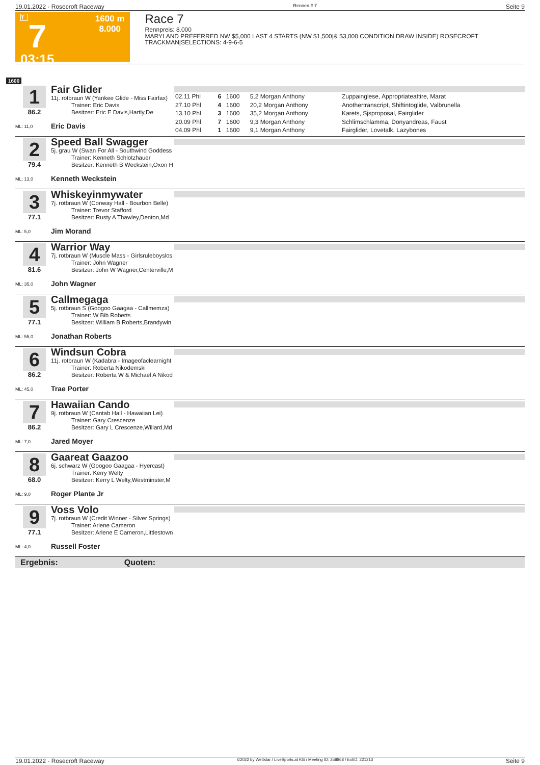19.01.2022 - Rosecroft Raceway Rennen # 7 Seite 9
T
7
03:15
1600 m
8.000
Race 7
Rennpreis: 8.000
MARYLAND PREFERRED NW $5,000 LAST 4 STARTS (NW $1,500|& $3,000 CONDITION DRAW INSIDE) ROSECROFT TRACKMAN|SELECTIONS: 4-9-6-5
1600
1
86.2
ML: 11,0
Fair Glider
11j. rotbraun W (Yankee Glide - Miss Fairfax)
Trainer: Eric Davis
Besitzer: Eric E Davis,Hartly,De
Eric Davis
| 02.11 Phl | 6 | 1600 | 5,2 Morgan Anthony | Zuppainglese, Appropriateattire, Marat |
| 27.10 Phl | 4 | 1600 | 20,2 Morgan Anthony | Anothertranscript, Shiftintoglide, Valbrunella |
| 13.10 Phl | 3 | 1600 | 35,2 Morgan Anthony | Karets, Sjsproposal, Fairglider |
| 20.09 Phl | 7 | 1600 | 9,3 Morgan Anthony | Schlimschlamma, Donyandreas, Faust |
| 04.09 Phl | 1 | 1600 | 9,1 Morgan Anthony | Fairglider, Lovetalk, Lazybones |
2
79.4
ML: 13,0
Speed Ball Swagger
5j. grau W (Swan For All - Southwind Goddess
Trainer: Kenneth Schlotzhauer
Besitzer: Kenneth B Weckstein,Oxon H
Kenneth Weckstein
3
77.1
ML: 5,0
Whiskeyinmywater
7j. rotbraun W (Conway Hall - Bourbon Belle)
Trainer: Trevor Stafford
Besitzer: Rusty A Thawley,Denton,Md
Jim Morand
4
81.6
ML: 35,0
Warrior Way
7j. rotbraun W (Muscle Mass - Girlsruleboyslos
Trainer: John Wagner
Besitzer: John W Wagner,Centerville,M
John Wagner
5
77.1
ML: 55,0
Callmegaga
5j. rotbraun S (Googoo Gaagaa - Callmemza)
Trainer: W Bib Roberts
Besitzer: William B Roberts,Brandywin
Jonathan Roberts
6
86.2
ML: 45,0
Windsun Cobra
11j. rotbraun W (Kadabra - Imageofaclearnight
Trainer: Roberta Nikodemski
Besitzer: Roberta W & Michael A Nikod
Trae Porter
7
86.2
ML: 7,0
Hawaiian Cando
9j. rotbraun W (Cantab Hall - Hawaiian Lei)
Trainer: Gary Crescenze
Besitzer: Gary L Crescenze,Willard,Md
Jared Moyer
8
68.0
ML: 9,0
Gaareat Gaazoo
6j. schwarz W (Googoo Gaagaa - Hyercast)
Trainer: Kerry Welty
Besitzer: Kerry L Welty,Westminster,M
Roger Plante Jr
9
77.1
ML: 4,0
Voss Volo
7j. rotbraun W (Credit Winner - Silver Springs)
Trainer: Arlene Cameron
Besitzer: Arlene E Cameron,Littlestown
Russell Foster
Ergebnis: Quoten:
19.01.2022 - Rosecroft Raceway ©2022 by Wettstar / LiveSports.at KG / Meeting ID: 258868 / ExtID: 221213 Seite 9